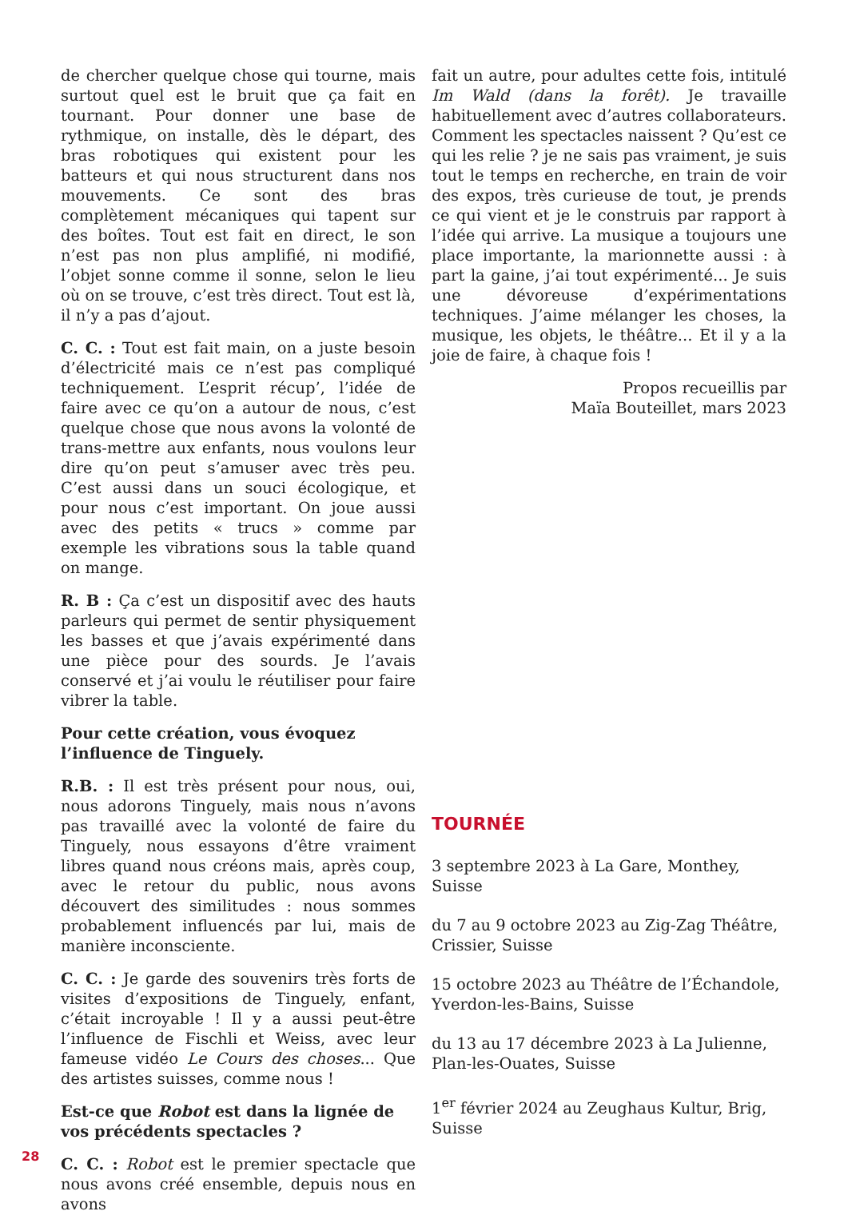de chercher quelque chose qui tourne, mais surtout quel est le bruit que ça fait en tournant. Pour donner une base de rythmique, on installe, dès le départ, des bras robotiques qui existent pour les batteurs et qui nous structurent dans nos mouvements. Ce sont des bras complètement mécaniques qui tapent sur des boîtes. Tout est fait en direct, le son n’est pas non plus amplifié, ni modifié, l’objet sonne comme il sonne, selon le lieu où on se trouve, c’est très direct. Tout est là, il n’y a pas d’ajout.
C. C. : Tout est fait main, on a juste besoin d’électricité mais ce n’est pas compliqué techniquement. L’esprit récup’, l’idée de faire avec ce qu’on a autour de nous, c’est quelque chose que nous avons la volonté de trans-mettre aux enfants, nous voulons leur dire qu’on peut s’amuser avec très peu. C’est aussi dans un souci écologique, et pour nous c’est important. On joue aussi avec des petits « trucs » comme par exemple les vibrations sous la table quand on mange.
R. B : Ça c’est un dispositif avec des hauts parleurs qui permet de sentir physiquement les basses et que j’avais expérimenté dans une pièce pour des sourds. Je l’avais conservé et j’ai voulu le réutiliser pour faire vibrer la table.
Pour cette création, vous évoquez l’influence de Tinguely.
R.B. : Il est très présent pour nous, oui, nous adorons Tinguely, mais nous n’avons pas travaillé avec la volonté de faire du Tinguely, nous essayons d’être vraiment libres quand nous créons mais, après coup, avec le retour du public, nous avons découvert des similitudes : nous sommes probablement influencés par lui, mais de manière inconsciente.
C. C. : Je garde des souvenirs très forts de visites d’expositions de Tinguely, enfant, c’était incroyable ! Il y a aussi peut-être l’influence de Fischli et Weiss, avec leur fameuse vidéo Le Cours des choses... Que des artistes suisses, comme nous !
Est-ce que Robot est dans la lignée de vos précédents spectacles ?
C. C. : Robot est le premier spectacle que nous avons créé ensemble, depuis nous en avons
fait un autre, pour adultes cette fois, intitulé Im Wald (dans la forêt). Je travaille habituellement avec d’autres collaborateurs. Comment les spectacles naissent ? Qu’est ce qui les relie ? je ne sais pas vraiment, je suis tout le temps en recherche, en train de voir des expos, très curieuse de tout, je prends ce qui vient et je le construis par rapport à l’idée qui arrive. La musique a toujours une place importante, la marionnette aussi : à part la gaine, j’ai tout expérimenté... Je suis une dévoreuse d’expérimentations techniques. J’aime mélanger les choses, la musique, les objets, le théâtre... Et il y a la joie de faire, à chaque fois !
Propos recueillis par
Maïa Bouteillet, mars 2023
TOURNÉE
3 septembre 2023 à La Gare, Monthey, Suisse
du 7 au 9 octobre 2023 au Zig-Zag Théâtre, Crissier, Suisse
15 octobre 2023 au Théâtre de l’Échandole, Yverdon-les-Bains, Suisse
du 13 au 17 décembre 2023 à La Julienne, Plan-les-Ouates, Suisse
1<sup>er</sup> février 2024 au Zeughaus Kultur, Brig, Suisse
28